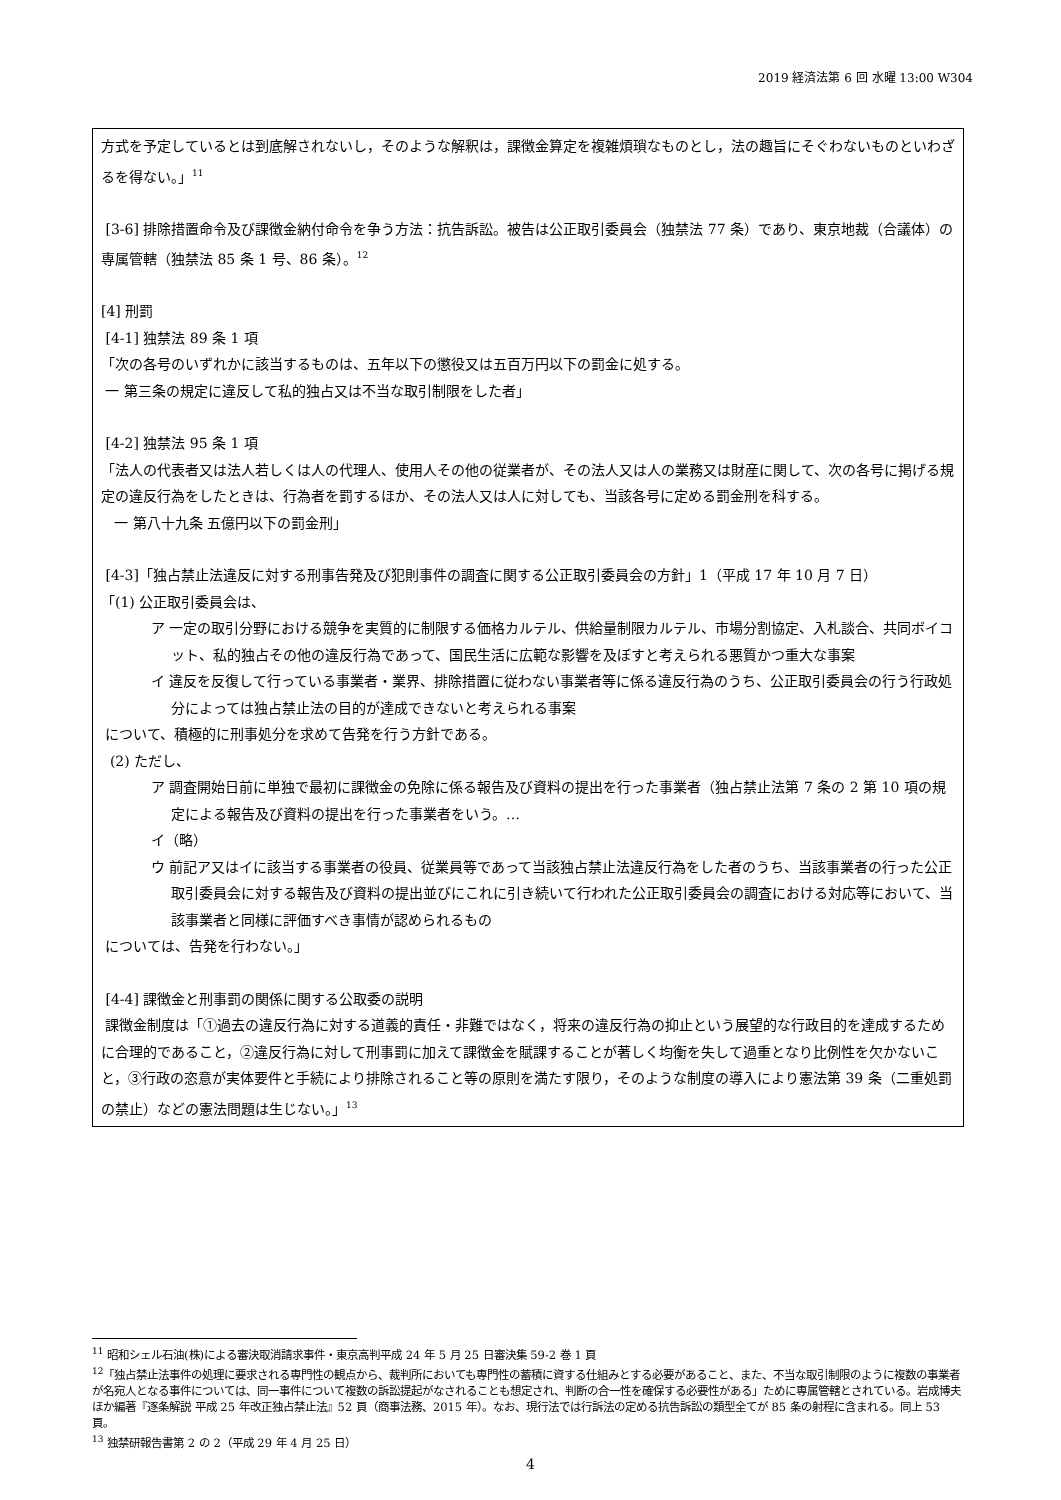2019 経済法第 6 回 水曜 13:00 W304
方式を予定しているとは到底解されないし，そのような解釈は，課徴金算定を複雑煩瑣なものとし，法の趣旨にそぐわないものといわざるを得ない。」<sup>11</sup>
[3-6] 排除措置命令及び課徴金納付命令を争う方法：抗告訴訟。被告は公正取引委員会（独禁法 77 条）であり、東京地裁（合議体）の専属管轄（独禁法 85 条 1 号、86 条）。<sup>12</sup>
[4] 刑罰
[4-1] 独禁法 89 条 1 項
「次の各号のいずれかに該当するものは、五年以下の懲役又は五百万円以下の罰金に処する。
一 第三条の規定に違反して私的独占又は不当な取引制限をした者」
[4-2] 独禁法 95 条 1 項
「法人の代表者又は法人若しくは人の代理人、使用人その他の従業者が、その法人又は人の業務又は財産に関して、次の各号に掲げる規定の違反行為をしたときは、行為者を罰するほか、その法人又は人に対しても、当該各号に定める罰金刑を科する。
一 第八十九条 五億円以下の罰金刑」
[4-3]「独占禁止法違反に対する刑事告発及び犯則事件の調査に関する公正取引委員会の方針」1（平成 17 年 10 月 7 日）
「(1) 公正取引委員会は、
ア 一定の取引分野における競争を実質的に制限する価格カルテル、供給量制限カルテル、市場分割協定、入札談合、共同ボイコット、私的独占その他の違反行為であって、国民生活に広範な影響を及ぼすと考えられる悪質かつ重大な事案
イ 違反を反復して行っている事業者・業界、排除措置に従わない事業者等に係る違反行為のうち、公正取引委員会の行う行政処分によっては独占禁止法の目的が達成できないと考えられる事案
について、積極的に刑事処分を求めて告発を行う方針である。
(2) ただし、
ア 調査開始日前に単独で最初に課徴金の免除に係る報告及び資料の提出を行った事業者（独占禁止法第 7 条の 2 第 10 項の規定による報告及び資料の提出を行った事業者をいう。…
イ（略）
ウ 前記ア又はイに該当する事業者の役員、従業員等であって当該独占禁止法違反行為をした者のうち、当該事業者の行った公正取引委員会に対する報告及び資料の提出並びにこれに引き続いて行われた公正取引委員会の調査における対応等において、当該事業者と同様に評価すべき事情が認められるもの
については、告発を行わない。」
[4-4] 課徴金と刑事罰の関係に関する公取委の説明
課徴金制度は「①過去の違反行為に対する道義的責任・非難ではなく，将来の違反行為の抑止という展望的な行政目的を達成するために合理的であること，②違反行為に対して刑事罰に加えて課徴金を賦課することが著しく均衡を失して過重となり比例性を欠かないこと，③行政の恣意が実体要件と手続により排除されること等の原則を満たす限り，そのような制度の導入により憲法第 39 条（二重処罰の禁止）などの憲法問題は生じない。」<sup>13</sup>
<sup>11</sup> 昭和シェル石油(株)による審決取消請求事件・東京高判平成 24 年 5 月 25 日審決集 59-2 巻 1 頁
<sup>12</sup>「独占禁止法事件の処理に要求される専門性の観点から、裁判所においても専門性の蓄積に資する仕組みとする必要があること、また、不当な取引制限のように複数の事業者が名宛人となる事件については、同一事件について複数の訴訟提起がなされることも想定され、判断の合一性を確保する必要性がある」ために専属管轄とされている。岩成博夫ほか編著『逐条解説 平成 25 年改正独占禁止法』52 頁（商事法務、2015 年）。なお、現行法では行訴法の定める抗告訴訟の類型全てが 85 条の射程に含まれる。同上 53 頁。
<sup>13</sup> 独禁研報告書第 2 の 2（平成 29 年 4 月 25 日）
4